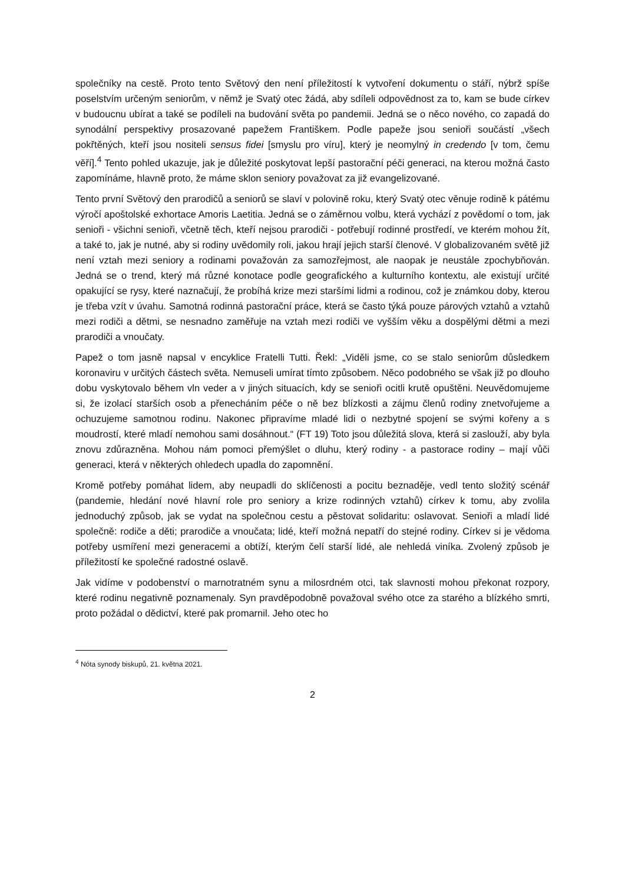společníky na cestě. Proto tento Světový den není příležitostí k vytvoření dokumentu o stáří, nýbrž spíše poselstvím určeným seniorům, v němž je Svatý otec žádá, aby sdíleli odpovědnost za to, kam se bude církev v budoucnu ubírat a také se podíleli na budování světa po pandemii. Jedná se o něco nového, co zapadá do synodální perspektivy prosazované papežem Františkem. Podle papeže jsou senioři součástí „všech pokřtěných, kteří jsou nositeli sensus fidei [smyslu pro víru], který je neomylný in credendo [v tom, čemu věří].<sup>4</sup> Tento pohled ukazuje, jak je důležité poskytovat lepší pastorační péči generaci, na kterou možná často zapomínáme, hlavně proto, že máme sklon seniory považovat za již evangelizované.
Tento první Světový den prarodičů a seniorů se slaví v polovině roku, který Svatý otec věnuje rodině k pátému výročí apoštolské exhortace Amoris Laetitia. Jedná se o záměrnou volbu, která vychází z povědomí o tom, jak senioři - všichni senioři, včetně těch, kteří nejsou prarodiči - potřebují rodinné prostředí, ve kterém mohou žít, a také to, jak je nutné, aby si rodiny uvědomily roli, jakou hrají jejich starší členové. V globalizovaném světě již není vztah mezi seniory a rodinami považován za samozřejmost, ale naopak je neustále zpochybňován. Jedná se o trend, který má různé konotace podle geografického a kulturního kontextu, ale existují určité opakující se rysy, které naznačují, že probíhá krize mezi staršími lidmi a rodinou, což je známkou doby, kterou je třeba vzít v úvahu. Samotná rodinná pastorační práce, která se často týká pouze párových vztahů a vztahů mezi rodiči a dětmi, se nesnadno zaměřuje na vztah mezi rodiči ve vyšším věku a dospělými dětmi a mezi prarodiči a vnoučaty.
Papež o tom jasně napsal v encyklice Fratelli Tutti. Řekl: „Viděli jsme, co se stalo seniorům důsledkem koronaviru v určitých částech světa. Nemuseli umírat tímto způsobem. Něco podobného se však již po dlouho dobu vyskytovalo během vln veder a v jiných situacích, kdy se senioři ocitli krutě opuštěni. Neuvědomujeme si, že izolací starších osob a přenecháním péče o ně bez blízkosti a zájmu členů rodiny znetvořujeme a ochuzujeme samotnou rodinu. Nakonec připravíme mladé lidi o nezbytné spojení se svými kořeny a s moudrostí, které mladí nemohou sami dosáhnout.“ (FT 19) Toto jsou důležitá slova, která si zaslouží, aby byla znovu zdůrazněna. Mohou nám pomoci přemýšlet o dluhu, který rodiny - a pastorace rodiny – mají vůči generaci, která v některých ohledech upadla do zapomnění.
Kromě potřeby pomáhat lidem, aby neupadli do sklíčenosti a pocitu beznaděje, vedl tento složitý scénář (pandemie, hledání nové hlavní role pro seniory a krize rodinných vztahů) církev k tomu, aby zvolila jednoduchý způsob, jak se vydat na společnou cestu a pěstovat solidaritu: oslavovat. Senioři a mladí lidé společně: rodiče a děti; prarodiče a vnoučata; lidé, kteří možná nepatří do stejné rodiny. Církev si je vědoma potřeby usmíření mezi generacemi a obtíží, kterým čelí starší lidé, ale nehledá viníka. Zvolený způsob je příležitostí ke společné radostné oslavě.
Jak vidíme v podobenství o marnotratném synu a milosrdném otci, tak slavnosti mohou překonat rozpory, které rodinu negativně poznamenaly. Syn pravděpodobně považoval svého otce za starého a blízkého smrti, proto požádal o dědictví, které pak promarnil. Jeho otec ho
<sup>4</sup> Nóta synody biskupů, 21. května 2021.
2